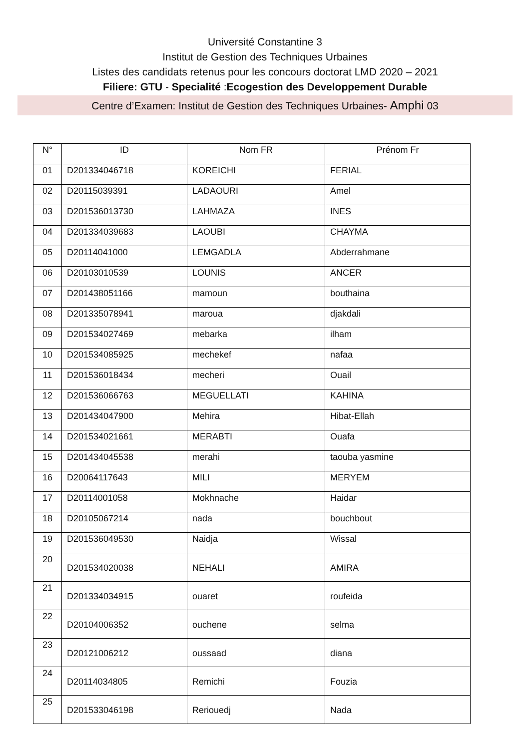Université Constantine 3
Institut de Gestion des Techniques Urbaines
Listes des candidats retenus pour les concours doctorat LMD 2020 – 2021
Filiere: GTU - Specialité :Ecogestion des Developpement Durable
Centre d’Examen: Institut de Gestion des Techniques Urbaines- Amphi 03
| N° | ID | Nom FR | Prénom Fr |
| --- | --- | --- | --- |
| 01 | D201334046718 | KOREICHI | FERIAL |
| 02 | D20115039391 | LADAOURI | Amel |
| 03 | D201536013730 | LAHMAZA | INES |
| 04 | D201334039683 | LAOUBI | CHAYMA |
| 05 | D20114041000 | LEMGADLA | Abderrahmane |
| 06 | D20103010539 | LOUNIS | ANCER |
| 07 | D201438051166 | mamoun | bouthaina |
| 08 | D201335078941 | maroua | djakdali |
| 09 | D201534027469 | mebarka | ilham |
| 10 | D201534085925 | mechekef | nafaa |
| 11 | D201536018434 | mecheri | Ouail |
| 12 | D201536066763 | MEGUELLATI | KAHINA |
| 13 | D201434047900 | Mehira | Hibat-Ellah |
| 14 | D201534021661 | MERABTI | Ouafa |
| 15 | D201434045538 | merahi | taouba yasmine |
| 16 | D20064117643 | MILI | MERYEM |
| 17 | D20114001058 | Mokhnache | Haidar |
| 18 | D20105067214 | nada | bouchbout |
| 19 | D201536049530 | Naidja | Wissal |
| 20 | D201534020038 | NEHALI | AMIRA |
| 21 | D201334034915 | ouaret | roufeida |
| 22 | D20104006352 | ouchene | selma |
| 23 | D20121006212 | oussaad | diana |
| 24 | D20114034805 | Remichi | Fouzia |
| 25 | D201533046198 | Reriouedj | Nada |